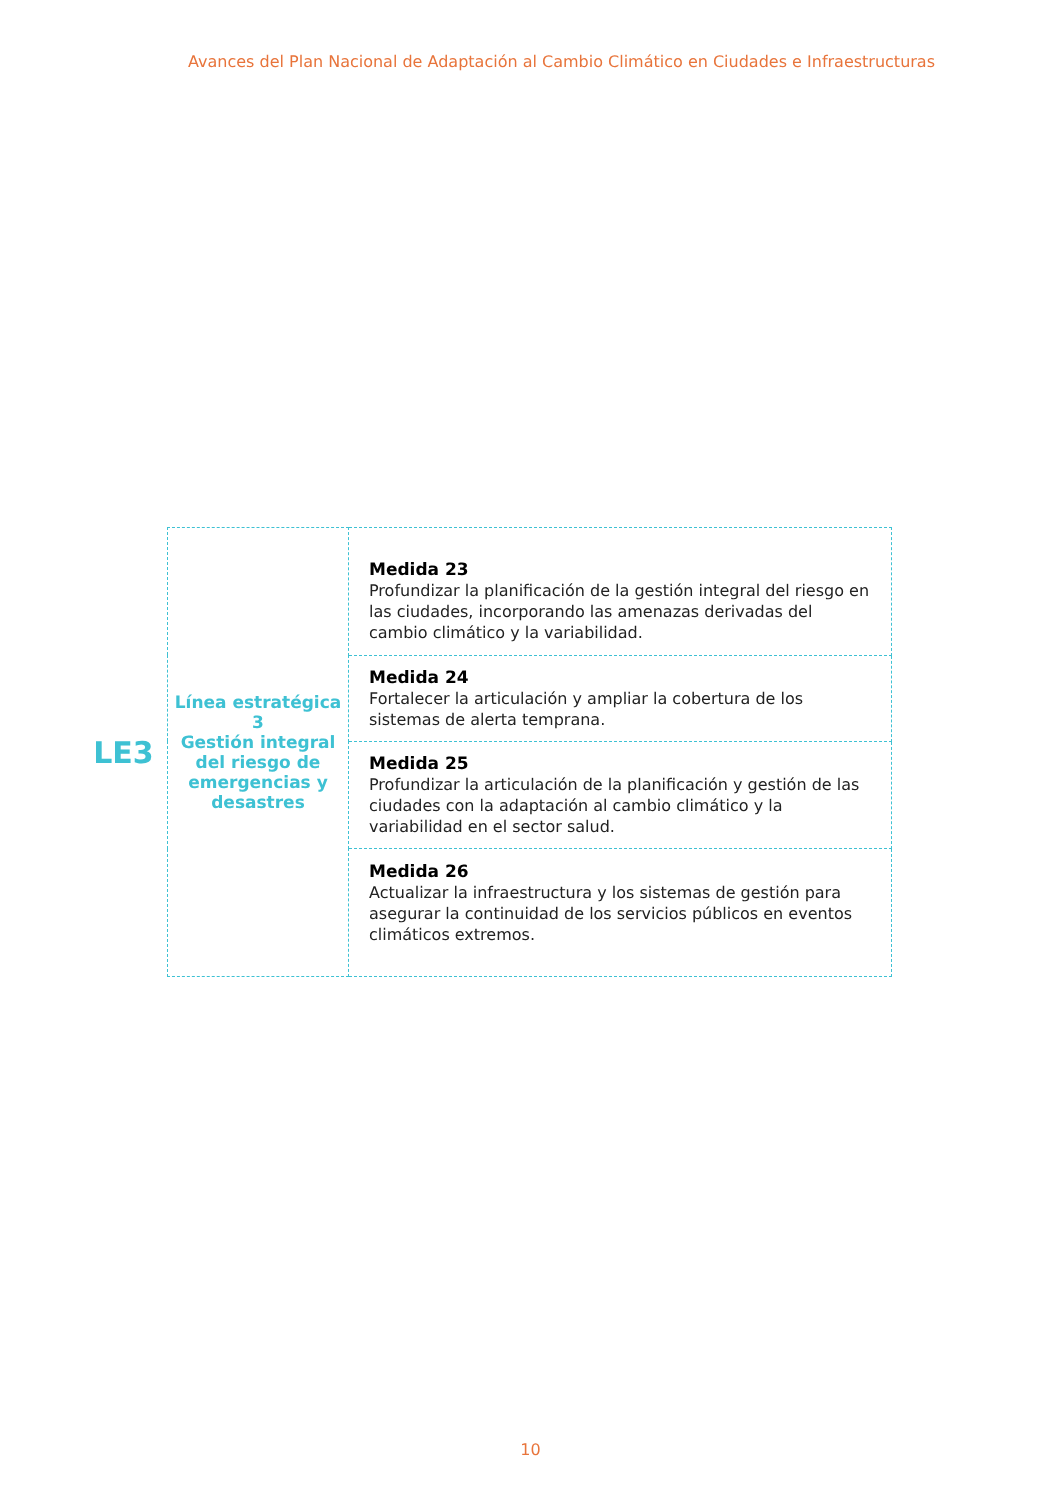Avances del Plan Nacional de Adaptación al Cambio Climático en Ciudades e Infraestructuras
LE3
| Línea estratégica 3 Gestión integral del riesgo de emergencias y desastres | Medida 23 Profundizar la planificación de la gestión integral del riesgo en las ciudades, incorporando las amenazas derivadas del cambio climático y la variabilidad. |
| | Medida 24 Fortalecer la articulación y ampliar la cobertura de los sistemas de alerta temprana. |
| | Medida 25 Profundizar la articulación de la planificación y gestión de las ciudades con la adaptación al cambio climático y la variabilidad en el sector salud. |
| | Medida 26 Actualizar la infraestructura y los sistemas de gestión para asegurar la continuidad de los servicios públicos en eventos climáticos extremos. |
10